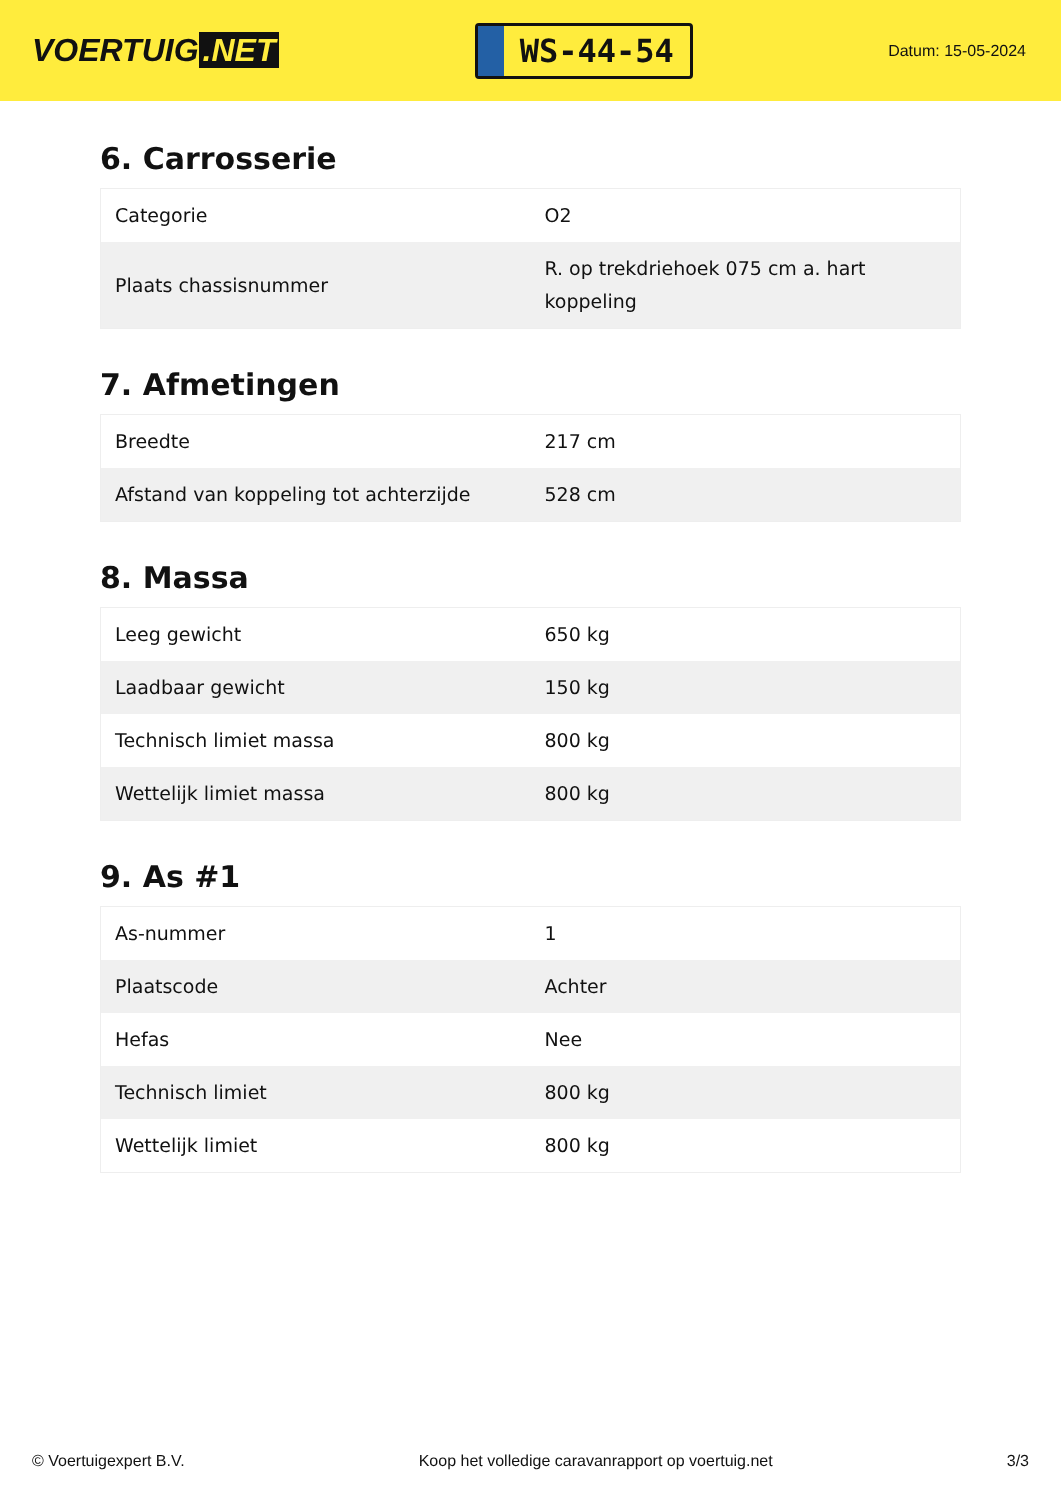VOERTUIG.NET
WS-44-54
Datum: 15-05-2024
6. Carrosserie
| Categorie | O2 |
| Plaats chassisnummer | R. op trekdriehoek 075 cm a. hart koppeling |
7. Afmetingen
| Breedte | 217 cm |
| Afstand van koppeling tot achterzijde | 528 cm |
8. Massa
| Leeg gewicht | 650 kg |
| Laadbaar gewicht | 150 kg |
| Technisch limiet massa | 800 kg |
| Wettelijk limiet massa | 800 kg |
9. As #1
| As-nummer | 1 |
| Plaatscode | Achter |
| Hefas | Nee |
| Technisch limiet | 800 kg |
| Wettelijk limiet | 800 kg |
© Voertuigexpert B.V. Koop het volledige caravanrapport op voertuig.net 3/3